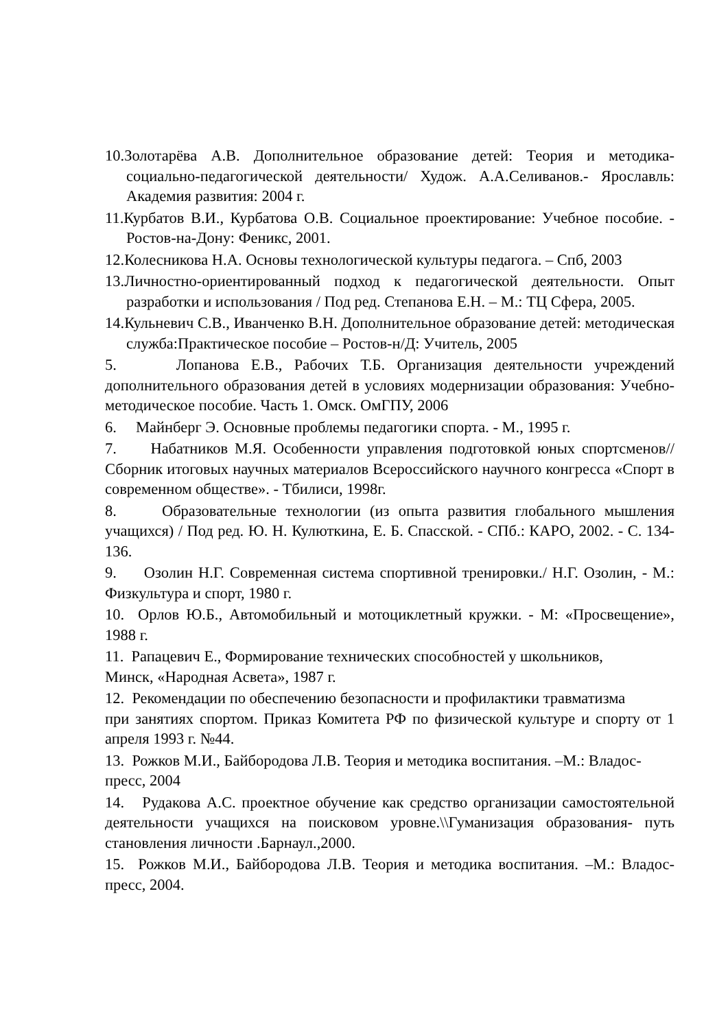10.Золотарёва А.В. Дополнительное образование детей: Теория и методика-социально-педагогической деятельности/ Худож. А.А.Селиванов.- Ярославль: Академия развития: 2004 г.
11.Курбатов В.И., Курбатова О.В. Социальное проектирование: Учебное пособие. - Ростов-на-Дону: Феникс, 2001.
12.Колесникова Н.А. Основы технологической культуры педагога. – Спб, 2003
13.Личностно-ориентированный подход к педагогической деятельности. Опыт разработки и использования / Под ред. Степанова Е.Н. – М.: ТЦ Сфера, 2005.
14.Кульневич С.В., Иванченко В.Н. Дополнительное образование детей: методическая служба:Практическое пособие – Ростов-н/Д: Учитель, 2005
5. Лопанова Е.В., Рабочих Т.Б. Организация деятельности учреждений дополнительного образования детей в условиях модернизации образования: Учебно-методическое пособие. Часть 1. Омск. ОмГПУ, 2006
6. Майнберг Э. Основные проблемы педагогики спорта. - М., 1995 г.
7. Набатников М.Я. Особенности управления подготовкой юных спортсменов// Сборник итоговых научных материалов Всероссийского научного конгресса «Спорт в современном обществе». - Тбилиси, 1998г.
8. Образовательные технологии (из опыта развития глобального мышления учащихся) / Под ред. Ю. Н. Кулюткина, Е. Б. Спасской. - СПб.: КАРО, 2002. - С. 134-136.
9. Озолин Н.Г. Современная система спортивной тренировки./ Н.Г. Озолин, - М.: Физкультура и спорт, 1980 г.
10. Орлов Ю.Б., Автомобильный и мотоциклетный кружки. - М: «Просвещение», 1988 г.
11. Рапацевич Е., Формирование технических способностей у школьников,
Минск, «Народная Асвета», 1987 г.
12. Рекомендации по обеспечению безопасности и профилактики травматизма
при занятиях спортом. Приказ Комитета РФ по физической культуре и спорту от 1 апреля 1993 г. №44.
13. Рожков М.И., Байбородова Л.В. Теория и методика воспитания. –М.: Владос-пресс, 2004
14. Рудакова А.С. проектное обучение как средство организации самостоятельной деятельности учащихся на поисковом уровне.\\Гуманизация образования- путь становления личности .Барнаул.,2000.
15. Рожков М.И., Байбородова Л.В. Теория и методика воспитания. –М.: Владос-пресс, 2004.